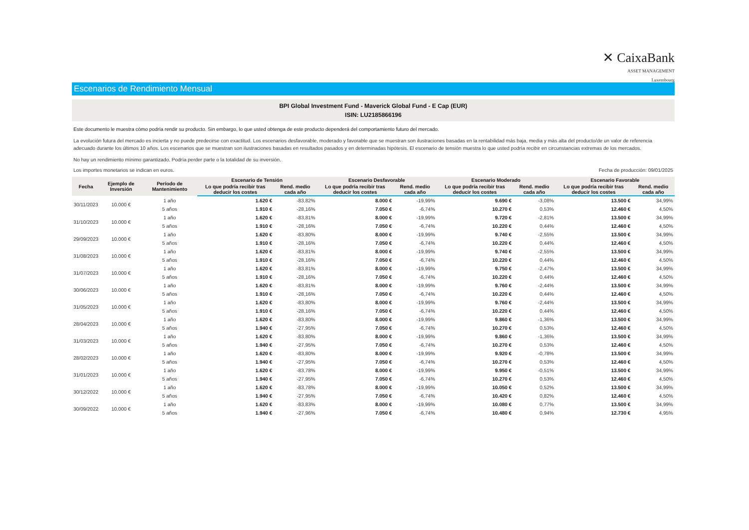✕ CaixaBank
ASSET MANAGEMENT
Luxembourg
Escenarios de Rendimiento Mensual
BPI Global Investment Fund - Maverick Global Fund - E Cap (EUR)
ISIN: LU2185866196
Este documento le muestra cómo podría rendir su producto. Sin embargo, lo que usted obtenga de este producto dependerá del comportamiento futuro del mercado.
La evolución futura del mercado es incierta y no puede predecirse con exactitud. Los escenarios desfavorable, moderado y favorable que se muestran son ilustraciones basadas en la rentabilidad más baja, media y más alta del producto/de un valor de referencia adecuado durante los últimos 10 años. Los escenarios que se muestran son ilustraciones basadas en resultados pasados y en determinadas hipótesis. El escenario de tensión muestra lo que usted podría recibir en circunstancias extremas de los mercados.
No hay un rendimiento mínimo garantizado. Podría perder parte o la totalidad de su inversión.
Los importes monetarios se indican en euros. Fecha de producción: 09/01/2025
| Fecha | Ejemplo de Inversión | Período de Mantenimiento | Escenario de Tensión | | Escenario Desfavorable | | Escenario Moderado | | Escenario Favorable | |
| --- | --- | --- | --- | --- | --- | --- | --- | --- | --- | --- |
| | | | Lo que podría recibir tras deducir los costes | Rend. medio cada año | Lo que podría recibir tras deducir los costes | Rend. medio cada año | Lo que podría recibir tras deducir los costes | Rend. medio cada año | Lo que podría recibir tras deducir los costes | Rend. medio cada año |
| 30/11/2023 | 10.000 € | 1 año | 1.620 € | -83,82% | 8.000 € | -19,99% | 9.690 € | -3,08% | 13.500 € | 34,99% |
| | | 5 años | 1.910 € | -28,16% | 7.050 € | -6,74% | 10.270 € | 0,53% | 12.460 € | 4,50% |
| 31/10/2023 | 10.000 € | 1 año | 1.620 € | -83,81% | 8.000 € | -19,99% | 9.720 € | -2,81% | 13.500 € | 34,99% |
| | | 5 años | 1.910 € | -28,16% | 7.050 € | -6,74% | 10.220 € | 0,44% | 12.460 € | 4,50% |
| 29/09/2023 | 10.000 € | 1 año | 1.620 € | -83,80% | 8.000 € | -19,99% | 9.740 € | -2,55% | 13.500 € | 34,99% |
| | | 5 años | 1.910 € | -28,16% | 7.050 € | -6,74% | 10.220 € | 0,44% | 12.460 € | 4,50% |
| 31/08/2023 | 10.000 € | 1 año | 1.620 € | -83,81% | 8.000 € | -19,99% | 9.740 € | -2,55% | 13.500 € | 34,99% |
| | | 5 años | 1.910 € | -28,16% | 7.050 € | -6,74% | 10.220 € | 0,44% | 12.460 € | 4,50% |
| 31/07/2023 | 10.000 € | 1 año | 1.620 € | -83,81% | 8.000 € | -19,99% | 9.750 € | -2,47% | 13.500 € | 34,99% |
| | | 5 años | 1.910 € | -28,16% | 7.050 € | -6,74% | 10.220 € | 0,44% | 12.460 € | 4,50% |
| 30/06/2023 | 10.000 € | 1 año | 1.620 € | -83,81% | 8.000 € | -19,99% | 9.760 € | -2,44% | 13.500 € | 34,99% |
| | | 5 años | 1.910 € | -28,16% | 7.050 € | -6,74% | 10.220 € | 0,44% | 12.460 € | 4,50% |
| 31/05/2023 | 10.000 € | 1 año | 1.620 € | -83,80% | 8.000 € | -19,99% | 9.760 € | -2,44% | 13.500 € | 34,99% |
| | | 5 años | 1.910 € | -28,16% | 7.050 € | -6,74% | 10.220 € | 0,44% | 12.460 € | 4,50% |
| 28/04/2023 | 10.000 € | 1 año | 1.620 € | -83,80% | 8.000 € | -19,99% | 9.860 € | -1,36% | 13.500 € | 34,99% |
| | | 5 años | 1.940 € | -27,95% | 7.050 € | -6,74% | 10.270 € | 0,53% | 12.460 € | 4,50% |
| 31/03/2023 | 10.000 € | 1 año | 1.620 € | -83,80% | 8.000 € | -19,99% | 9.860 € | -1,36% | 13.500 € | 34,99% |
| | | 5 años | 1.940 € | -27,95% | 7.050 € | -6,74% | 10.270 € | 0,53% | 12.460 € | 4,50% |
| 28/02/2023 | 10.000 € | 1 año | 1.620 € | -83,80% | 8.000 € | -19,99% | 9.920 € | -0,78% | 13.500 € | 34,99% |
| | | 5 años | 1.940 € | -27,95% | 7.050 € | -6,74% | 10.270 € | 0,53% | 12.460 € | 4,50% |
| 31/01/2023 | 10.000 € | 1 año | 1.620 € | -83,78% | 8.000 € | -19,99% | 9.950 € | -0,51% | 13.500 € | 34,99% |
| | | 5 años | 1.940 € | -27,95% | 7.050 € | -6,74% | 10.270 € | 0,53% | 12.460 € | 4,50% |
| 30/12/2022 | 10.000 € | 1 año | 1.620 € | -83,78% | 8.000 € | -19,99% | 10.050 € | 0,52% | 13.500 € | 34,99% |
| | | 5 años | 1.940 € | -27,95% | 7.050 € | -6,74% | 10.420 € | 0,82% | 12.460 € | 4,50% |
| 30/09/2022 | 10.000 € | 1 año | 1.620 € | -83,83% | 8.000 € | -19,99% | 10.080 € | 0,77% | 13.500 € | 34,99% |
| | | 5 años | 1.940 € | -27,96% | 7.050 € | -6,74% | 10.480 € | 0,94% | 12.730 € | 4,95% |